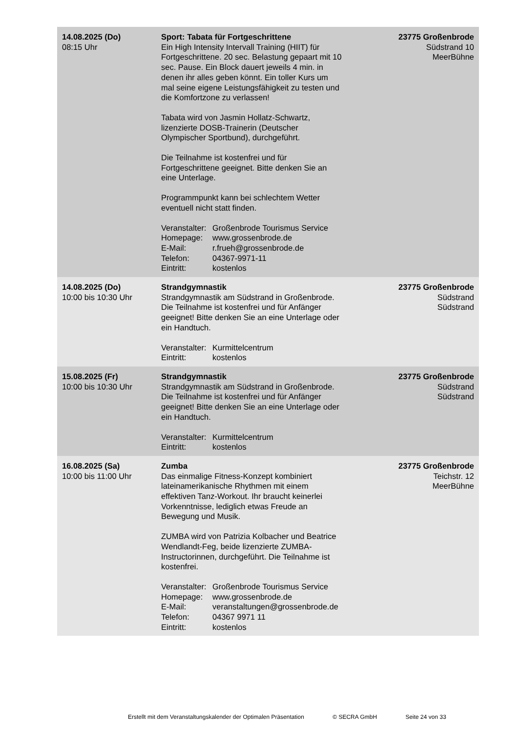| 14.08.2025 (Do) 08:15 Uhr | Sport: Tabata für Fortgeschrittene Ein High Intensity Intervall Training (HIIT) für Fortgeschrittene. 20 sec. Belastung gepaart mit 10 sec. Pause. Ein Block dauert jeweils 4 min. in denen ihr alles geben könnt. Ein toller Kurs um mal seine eigene Leistungsfähigkeit zu testen und die Komfortzone zu verlassen! Tabata wird von Jasmin Hollatz-Schwartz, lizenzierte DOSB-Trainerin (Deutscher Olympischer Sportbund), durchgeführt. Die Teilnahme ist kostenfrei und für Fortgeschrittene geeignet. Bitte denken Sie an eine Unterlage. Programmpunkt kann bei schlechtem Wetter eventuell nicht statt finden. Veranstalter: Großenbrode Tourismus Service Homepage: www.grossenbrode.de E-Mail: r.frueh@grossenbrode.de Telefon: 04367-9971-11 Eintritt: kostenlos | 23775 Großenbrode Südstrand 10 MeerBühne |
| 14.08.2025 (Do) 10:00 bis 10:30 Uhr | Strandgymnastik Strandgymnastik am Südstrand in Großenbrode. Die Teilnahme ist kostenfrei und für Anfänger geeignet! Bitte denken Sie an eine Unterlage oder ein Handtuch. Veranstalter: Kurmittelcentrum Eintritt: kostenlos | 23775 Großenbrode Südstrand Südstrand |
| 15.08.2025 (Fr) 10:00 bis 10:30 Uhr | Strandgymnastik Strandgymnastik am Südstrand in Großenbrode. Die Teilnahme ist kostenfrei und für Anfänger geeignet! Bitte denken Sie an eine Unterlage oder ein Handtuch. Veranstalter: Kurmittelcentrum Eintritt: kostenlos | 23775 Großenbrode Südstrand Südstrand |
| 16.08.2025 (Sa) 10:00 bis 11:00 Uhr | Zumba Das einmalige Fitness-Konzept kombiniert lateinamerikanische Rhythmen mit einem effektiven Tanz-Workout. Ihr braucht keinerlei Vorkenntnisse, lediglich etwas Freude an Bewegung und Musik. ZUMBA wird von Patrizia Kolbacher und Beatrice Wendlandt-Feg, beide lizenzierte ZUMBA-Instructorinnen, durchgeführt. Die Teilnahme ist kostenfrei. Veranstalter: Großenbrode Tourismus Service Homepage: www.grossenbrode.de E-Mail: veranstaltungen@grossenbrode.de Telefon: 04367 9971 11 Eintritt: kostenlos | 23775 Großenbrode Teichstr. 12 MeerBühne |
Erstellt mit dem Veranstaltungskalender der Optimalen Präsentation © SECRA GmbH Seite 24 von 33